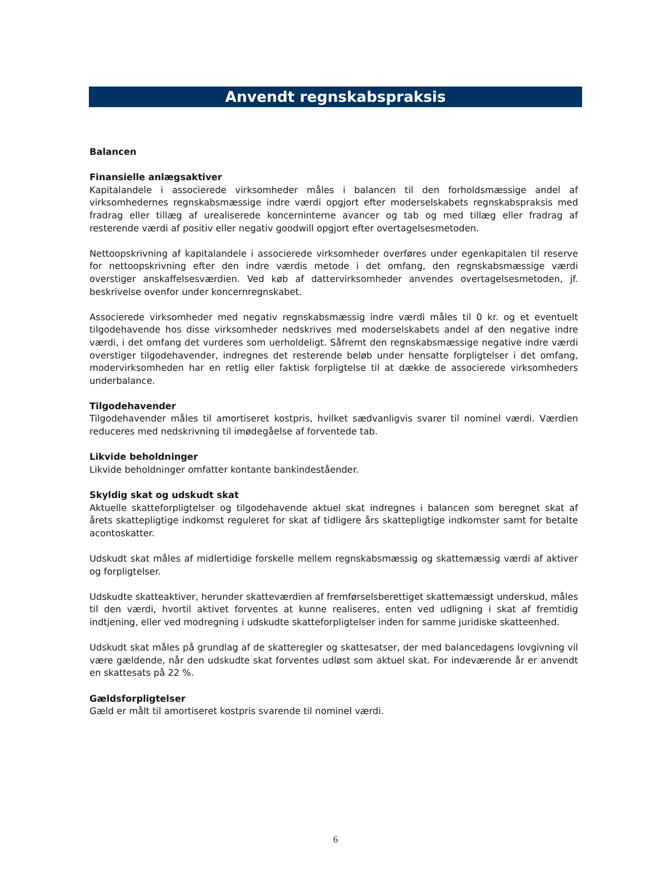Anvendt regnskabspraksis
Balancen
Finansielle anlægsaktiver
Kapitalandele i associerede virksomheder måles i balancen til den forholdsmæssige andel af virksomhedernes regnskabsmæssige indre værdi opgjort efter moderselskabets regnskabspraksis med fradrag eller tillæg af urealiserede koncerninterne avancer og tab og med tillæg eller fradrag af resterende værdi af positiv eller negativ goodwill opgjort efter overtagelsesmetoden.
Nettoopskrivning af kapitalandele i associerede virksomheder overføres under egenkapitalen til reserve for nettoopskrivning efter den indre værdis metode i det omfang, den regnskabsmæssige værdi overstiger anskaffelsesværdien. Ved køb af dattervirksomheder anvendes overtagelsesmetoden, jf. beskrivelse ovenfor under koncernregnskabet.
Associerede virksomheder med negativ regnskabsmæssig indre værdi måles til 0 kr. og et eventuelt tilgodehavende hos disse virksomheder nedskrives med moderselskabets andel af den negative indre værdi, i det omfang det vurderes som uerholdeligt. Såfremt den regnskabsmæssige negative indre værdi overstiger tilgodehavender, indregnes det resterende beløb under hensatte forpligtelser i det omfang, modervirksomheden har en retlig eller faktisk forpligtelse til at dække de associerede virksomheders underbalance.
Tilgodehavender
Tilgodehavender måles til amortiseret kostpris, hvilket sædvanligvis svarer til nominel værdi. Værdien reduceres med nedskrivning til imødegåelse af forventede tab.
Likvide beholdninger
Likvide beholdninger omfatter kontante bankindeståender.
Skyldig skat og udskudt skat
Aktuelle skatteforpligtelser og tilgodehavende aktuel skat indregnes i balancen som beregnet skat af årets skattepligtige indkomst reguleret for skat af tidligere års skattepligtige indkomster samt for betalte acontoskatter.
Udskudt skat måles af midlertidige forskelle mellem regnskabsmæssig og skattemæssig værdi af aktiver og forpligtelser.
Udskudte skatteaktiver, herunder skatteværdien af fremførselsberettiget skattemæssigt underskud, måles til den værdi, hvortil aktivet forventes at kunne realiseres, enten ved udligning i skat af fremtidig indtjening, eller ved modregning i udskudte skatteforpligtelser inden for samme juridiske skatteenhed.
Udskudt skat måles på grundlag af de skatteregler og skattesatser, der med balancedagens lovgivning vil være gældende, når den udskudte skat forventes udløst som aktuel skat. For indeværende år er anvendt en skattesats på 22 %.
Gældsforpligtelser
Gæld er målt til amortiseret kostpris svarende til nominel værdi.
6